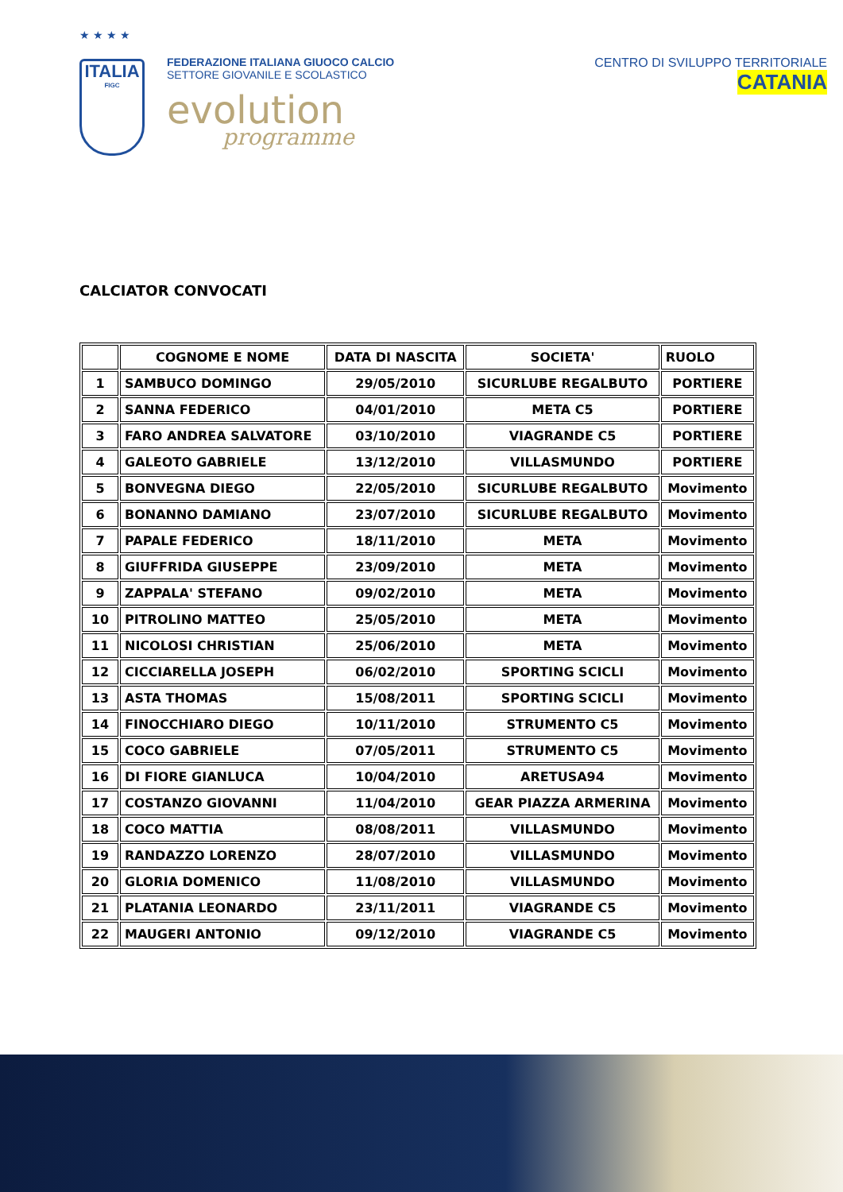★ ★ ★ ★
ITALIA
FIGC
FEDERAZIONE ITALIANA GIUOCO CALCIO
SETTORE GIOVANILE E SCOLASTICO
evolution
programme
CENTRO DI SVILUPPO TERRITORIALE
CATANIA
CALCIATOR CONVOCATI
| | COGNOME E NOME | DATA DI NASCITA | SOCIETA' | RUOLO |
| --- | --- | --- | --- | --- |
| 1 | SAMBUCO DOMINGO | 29/05/2010 | SICURLUBE REGALBUTO | PORTIERE |
| 2 | SANNA FEDERICO | 04/01/2010 | META C5 | PORTIERE |
| 3 | FARO ANDREA SALVATORE | 03/10/2010 | VIAGRANDE C5 | PORTIERE |
| 4 | GALEOTO GABRIELE | 13/12/2010 | VILLASMUNDO | PORTIERE |
| 5 | BONVEGNA DIEGO | 22/05/2010 | SICURLUBE REGALBUTO | Movimento |
| 6 | BONANNO DAMIANO | 23/07/2010 | SICURLUBE REGALBUTO | Movimento |
| 7 | PAPALE FEDERICO | 18/11/2010 | META | Movimento |
| 8 | GIUFFRIDA GIUSEPPE | 23/09/2010 | META | Movimento |
| 9 | ZAPPALA' STEFANO | 09/02/2010 | META | Movimento |
| 10 | PITROLINO MATTEO | 25/05/2010 | META | Movimento |
| 11 | NICOLOSI CHRISTIAN | 25/06/2010 | META | Movimento |
| 12 | CICCIARELLA JOSEPH | 06/02/2010 | SPORTING SCICLI | Movimento |
| 13 | ASTA THOMAS | 15/08/2011 | SPORTING SCICLI | Movimento |
| 14 | FINOCCHIARO DIEGO | 10/11/2010 | STRUMENTO C5 | Movimento |
| 15 | COCO GABRIELE | 07/05/2011 | STRUMENTO C5 | Movimento |
| 16 | DI FIORE GIANLUCA | 10/04/2010 | ARETUSA94 | Movimento |
| 17 | COSTANZO GIOVANNI | 11/04/2010 | GEAR PIAZZA ARMERINA | Movimento |
| 18 | COCO MATTIA | 08/08/2011 | VILLASMUNDO | Movimento |
| 19 | RANDAZZO LORENZO | 28/07/2010 | VILLASMUNDO | Movimento |
| 20 | GLORIA DOMENICO | 11/08/2010 | VILLASMUNDO | Movimento |
| 21 | PLATANIA LEONARDO | 23/11/2011 | VIAGRANDE C5 | Movimento |
| 22 | MAUGERI ANTONIO | 09/12/2010 | VIAGRANDE C5 | Movimento |